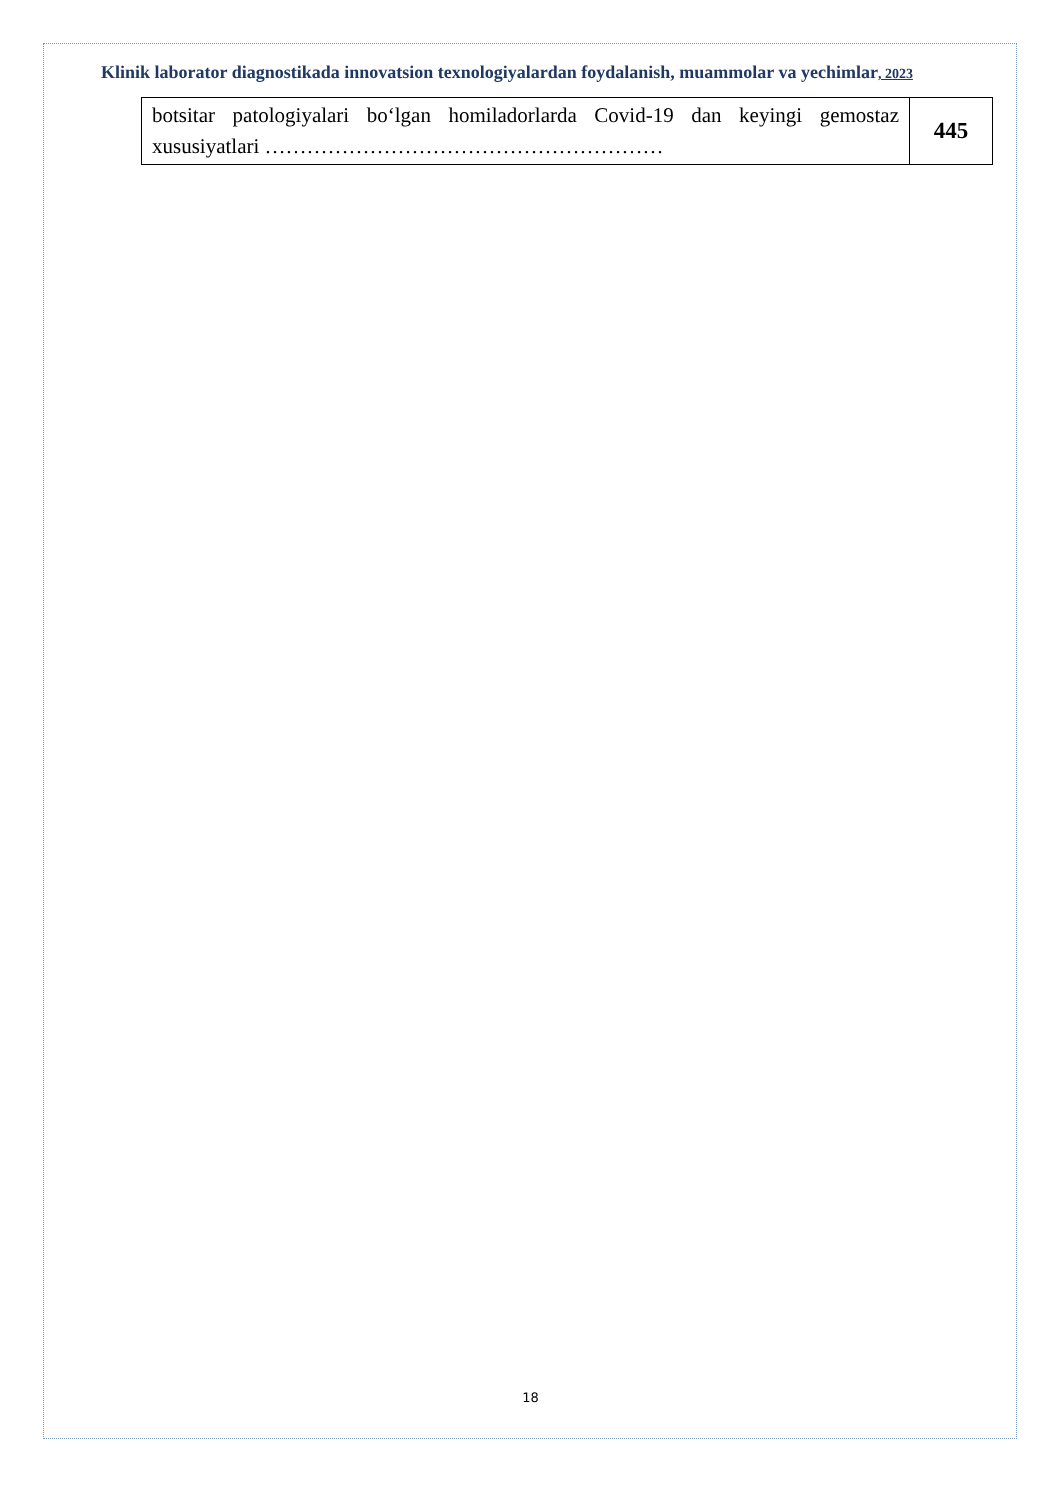Klinik laborator diagnostikada innovatsion texnologiyalardan foydalanish, muammolar va yechimlar, 2023
| botsitar patologiyalari bo‘lgan homiladorlarda Covid-19 dan keyingi gemostaz xususiyatlari ………………………………………………… | 445 |
18